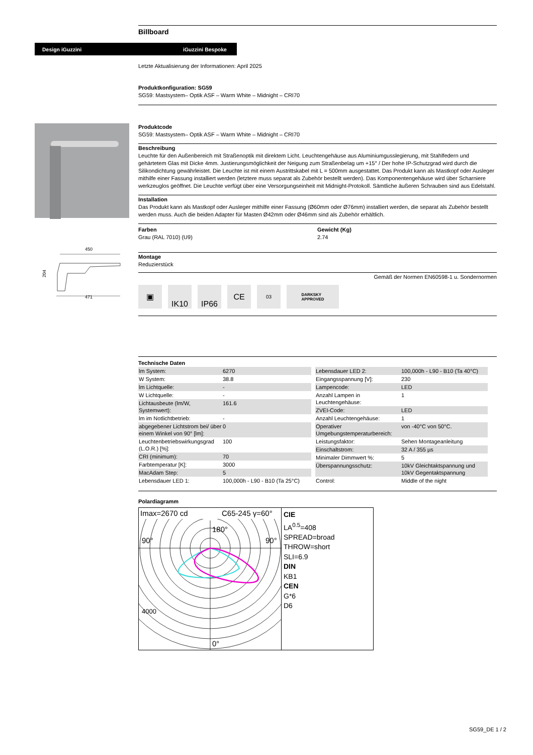Billboard
Design iGuzzini iGuzzini Bespoke
Letzte Aktualisierung der Informationen: April 2025
Produktkonfiguration: SG59
SG59: Mastsystem– Optik ASF – Warm White – Midnight – CRI70
450
204
471
Produktcode
SG59: Mastsystem– Optik ASF – Warm White – Midnight – CRI70
Beschreibung
Leuchte für den Außenbereich mit Straßenoptik mit direktem Licht. Leuchtengehäuse aus Aluminiumgusslegierung, mit Stahlfedern und gehärtetem Glas mit Dicke 4mm. Justierungsmöglichkeit der Neigung zum Straßenbelag um +15° / Der hohe IP-Schutzgrad wird durch die Silikondichtung gewährleistet. Die Leuchte ist mit einem Austrittskabel mit L = 500mm ausgestattet. Das Produkt kann als Mastkopf oder Ausleger mithilfe einer Fassung installiert werden (letztere muss separat als Zubehör bestellt werden). Das Komponentengehäuse wird über Scharniere werkzeuglos geöffnet. Die Leuchte verfügt über eine Versorgungseinheit mit Midnight-Protokoll. Sämtliche äußeren Schrauben sind aus Edelstahl.
Installation
Das Produkt kann als Mastkopf oder Ausleger mithilfe einer Fassung (Ø60mm oder Ø76mm) installiert werden, die separat als Zubehör bestellt werden muss. Auch die beiden Adapter für Masten Ø42mm oder Ø46mm sind als Zubehör erhältlich.
Farben
Grau (RAL 7010) (U9)
Gewicht (Kg)
2.74
Montage
Reduzierstück
Gemäß der Normen EN60598-1 u. Sondernormen
▣ IK10 IP66 CE
03
DARKSKY
APPROVED
Technische Daten
| lm System: | 6270 |
| W System: | 38.8 |
| lm Lichtquelle: | - |
| W Lichtquelle: | - |
| Lichtausbeute (lm/W, Systemwert): | 161.6 |
| lm im Notlichtbetrieb: | - |
| abgegebener Lichtstrom bei/ über einem Winkel von 90° [lm]: | 0 |
| Leuchtenbetriebswirkungsgrad (L.O.R.) [%]: | 100 |
| CRI (minimum): | 70 |
| Farbtemperatur [K]: | 3000 |
| MacAdam Step: | 5 |
| Lebensdauer LED 1: | 100,000h - L90 - B10 (Ta 25°C) |
| Lebensdauer LED 2: | 100,000h - L90 - B10 (Ta 40°C) |
| Eingangsspannung [V]: | 230 |
| Lampencode: | LED |
| Anzahl Lampen in Leuchtengehäuse: | 1 |
| ZVEI-Code: | LED |
| Anzahl Leuchtengehäuse: | 1 |
| Operativer Umgebungstemperaturbereich: | von -40°C von 50°C. |
| Leistungsfaktor: | Sehen Montageanleitung |
| Einschaltstrom: | 32 A / 355 µs |
| Minimaler Dimmwert %: | 5 |
| Überspannungsschutz: | 10kV Gleichtaktspannung und 10kV Gegentaktspannung |
| Control: | Middle of the night |
Polardiagramm
Imax=2670 cd
C65-245 γ=60°
180°
90°
90°
4000
0°
CIE
LA<sup>0.5</sup>=408
SPREAD=broad
THROW=short
SLI=6.9
DIN
KB1
CEN
G*6
D6
SG59_DE 1 / 2